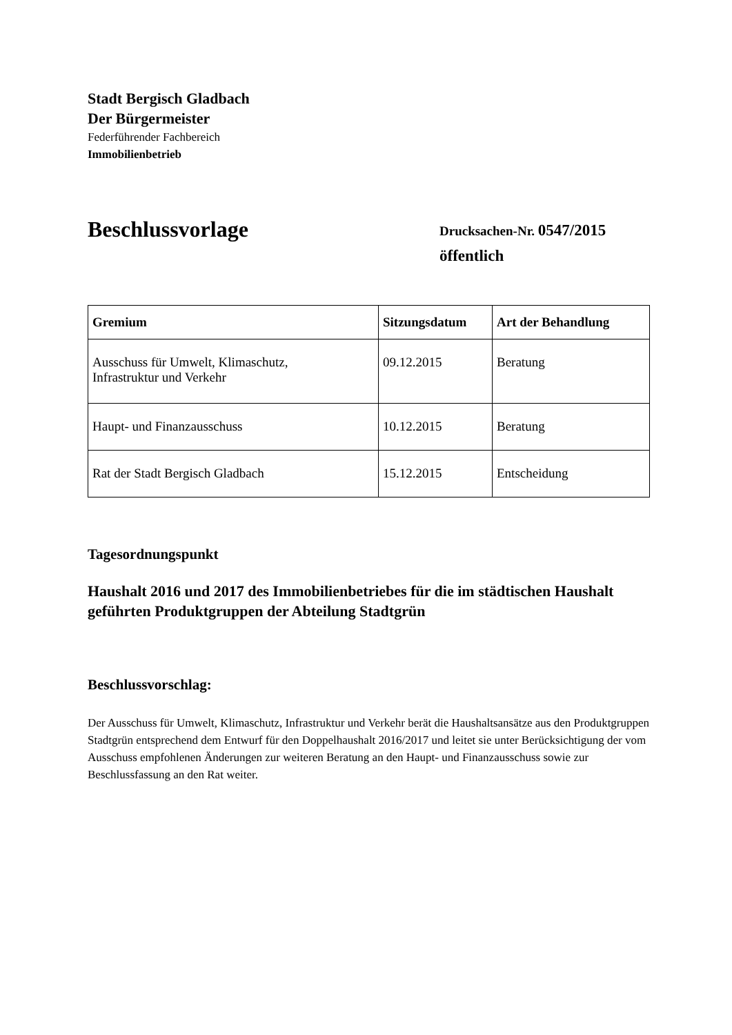Stadt Bergisch Gladbach
Der Bürgermeister
Federführender Fachbereich
Immobilienbetrieb
Beschlussvorlage
Drucksachen-Nr. 0547/2015
öffentlich
| Gremium | Sitzungsdatum | Art der Behandlung |
| --- | --- | --- |
| Ausschuss für Umwelt, Klimaschutz, Infrastruktur und Verkehr | 09.12.2015 | Beratung |
| Haupt- und Finanzausschuss | 10.12.2015 | Beratung |
| Rat der Stadt Bergisch Gladbach | 15.12.2015 | Entscheidung |
Tagesordnungspunkt
Haushalt 2016 und 2017 des Immobilienbetriebes für die im städtischen Haushalt geführten Produktgruppen der Abteilung Stadtgrün
Beschlussvorschlag:
Der Ausschuss für Umwelt, Klimaschutz, Infrastruktur und Verkehr berät die Haushaltsansätze aus den Produktgruppen Stadtgrün entsprechend dem Entwurf für den Doppelhaushalt 2016/2017 und leitet sie unter Berücksichtigung der vom Ausschuss empfohlenen Änderungen zur weiteren Beratung an den Haupt- und Finanzausschuss sowie zur Beschlussfassung an den Rat weiter.